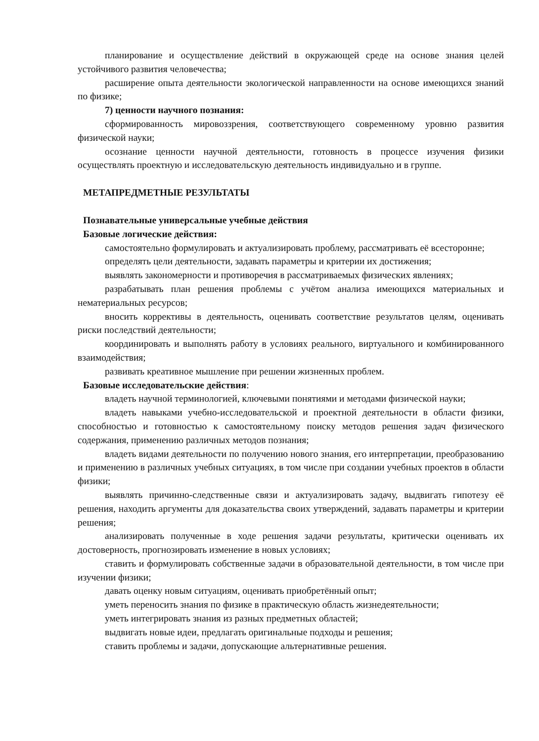планирование и осуществление действий в окружающей среде на основе знания целей устойчивого развития человечества;
расширение опыта деятельности экологической направленности на основе имеющихся знаний по физике;
7) ценности научного познания:
сформированность мировоззрения, соответствующего современному уровню развития физической науки;
осознание ценности научной деятельности, готовность в процессе изучения физики осуществлять проектную и исследовательскую деятельность индивидуально и в группе.
МЕТАПРЕДМЕТНЫЕ РЕЗУЛЬТАТЫ
Познавательные универсальные учебные действия
Базовые логические действия:
самостоятельно формулировать и актуализировать проблему, рассматривать её всесторонне;
определять цели деятельности, задавать параметры и критерии их достижения;
выявлять закономерности и противоречия в рассматриваемых физических явлениях;
разрабатывать план решения проблемы с учётом анализа имеющихся материальных и нематериальных ресурсов;
вносить коррективы в деятельность, оценивать соответствие результатов целям, оценивать риски последствий деятельности;
координировать и выполнять работу в условиях реального, виртуального и комбинированного взаимодействия;
развивать креативное мышление при решении жизненных проблем.
Базовые исследовательские действия:
владеть научной терминологией, ключевыми понятиями и методами физической науки;
владеть навыками учебно-исследовательской и проектной деятельности в области физики, способностью и готовностью к самостоятельному поиску методов решения задач физического содержания, применению различных методов познания;
владеть видами деятельности по получению нового знания, его интерпретации, преобразованию и применению в различных учебных ситуациях, в том числе при создании учебных проектов в области физики;
выявлять причинно-следственные связи и актуализировать задачу, выдвигать гипотезу её решения, находить аргументы для доказательства своих утверждений, задавать параметры и критерии решения;
анализировать полученные в ходе решения задачи результаты, критически оценивать их достоверность, прогнозировать изменение в новых условиях;
ставить и формулировать собственные задачи в образовательной деятельности, в том числе при изучении физики;
давать оценку новым ситуациям, оценивать приобретённый опыт;
уметь переносить знания по физике в практическую область жизнедеятельности;
уметь интегрировать знания из разных предметных областей;
выдвигать новые идеи, предлагать оригинальные подходы и решения;
ставить проблемы и задачи, допускающие альтернативные решения.